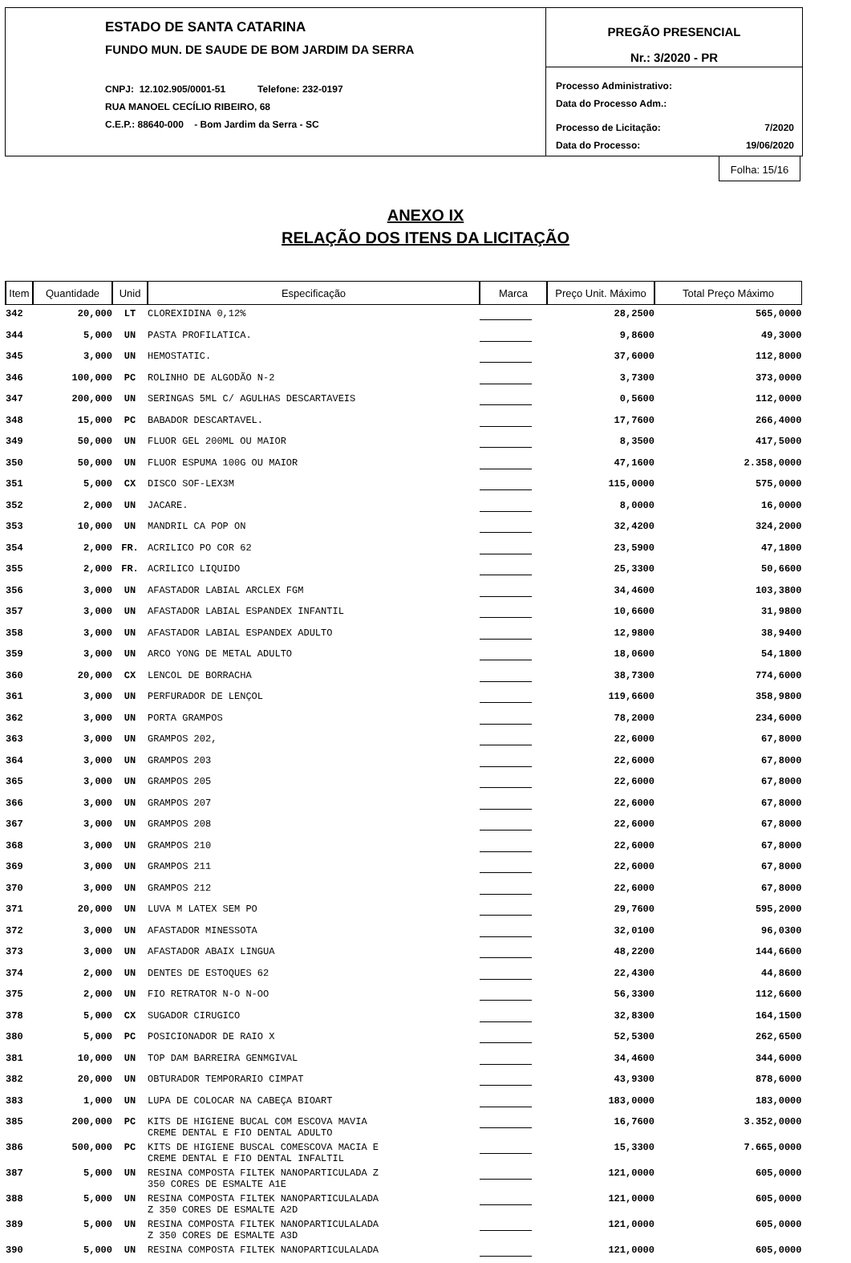ESTADO DE SANTA CATARINA
FUNDO MUN. DE SAUDE DE BOM JARDIM DA SERRA
CNPJ: 12.102.905/0001-51 Telefone: 232-0197
RUA MANOEL CECÍLIO RIBEIRO, 68
C.E.P.: 88640-000 - Bom Jardim da Serra - SC
PREGÃO PRESENCIAL
Nr.: 3/2020 - PR
Processo Administrativo:
Data do Processo Adm.:
Processo de Licitação: 7/2020
Data do Processo: 19/06/2020
Folha: 15/16
ANEXO IX
RELAÇÃO DOS ITENS DA LICITAÇÃO
| Item | Quantidade | Unid | Especificação | Marca | Preço Unit. Máximo | Total Preço Máximo |
| --- | --- | --- | --- | --- | --- | --- |
| 342 | 20,000 | LT | CLOREXIDINA 0,12% | | 28,2500 | 565,0000 |
| 344 | 5,000 | UN | PASTA PROFILATICA. | | 9,8600 | 49,3000 |
| 345 | 3,000 | UN | HEMOSTATIC. | | 37,6000 | 112,8000 |
| 346 | 100,000 | PC | ROLINHO DE ALGODÃO N-2 | | 3,7300 | 373,0000 |
| 347 | 200,000 | UN | SERINGAS 5ML C/ AGULHAS DESCARTAVEIS | | 0,5600 | 112,0000 |
| 348 | 15,000 | PC | BABADOR DESCARTAVEL. | | 17,7600 | 266,4000 |
| 349 | 50,000 | UN | FLUOR GEL 200ML OU MAIOR | | 8,3500 | 417,5000 |
| 350 | 50,000 | UN | FLUOR ESPUMA 100G OU MAIOR | | 47,1600 | 2.358,0000 |
| 351 | 5,000 | CX | DISCO SOF-LEX3M | | 115,0000 | 575,0000 |
| 352 | 2,000 | UN | JACARE. | | 8,0000 | 16,0000 |
| 353 | 10,000 | UN | MANDRIL CA POP ON | | 32,4200 | 324,2000 |
| 354 | 2,000 | FR. | ACRILICO PO COR 62 | | 23,5900 | 47,1800 |
| 355 | 2,000 | FR. | ACRILICO LIQUIDO | | 25,3300 | 50,6600 |
| 356 | 3,000 | UN | AFASTADOR LABIAL ARCLEX FGM | | 34,4600 | 103,3800 |
| 357 | 3,000 | UN | AFASTADOR LABIAL ESPANDEX INFANTIL | | 10,6600 | 31,9800 |
| 358 | 3,000 | UN | AFASTADOR LABIAL ESPANDEX ADULTO | | 12,9800 | 38,9400 |
| 359 | 3,000 | UN | ARCO YONG DE METAL ADULTO | | 18,0600 | 54,1800 |
| 360 | 20,000 | CX | LENCOL DE BORRACHA | | 38,7300 | 774,6000 |
| 361 | 3,000 | UN | PERFURADOR DE LENÇOL | | 119,6600 | 358,9800 |
| 362 | 3,000 | UN | PORTA GRAMPOS | | 78,2000 | 234,6000 |
| 363 | 3,000 | UN | GRAMPOS 202, | | 22,6000 | 67,8000 |
| 364 | 3,000 | UN | GRAMPOS 203 | | 22,6000 | 67,8000 |
| 365 | 3,000 | UN | GRAMPOS 205 | | 22,6000 | 67,8000 |
| 366 | 3,000 | UN | GRAMPOS 207 | | 22,6000 | 67,8000 |
| 367 | 3,000 | UN | GRAMPOS 208 | | 22,6000 | 67,8000 |
| 368 | 3,000 | UN | GRAMPOS 210 | | 22,6000 | 67,8000 |
| 369 | 3,000 | UN | GRAMPOS 211 | | 22,6000 | 67,8000 |
| 370 | 3,000 | UN | GRAMPOS 212 | | 22,6000 | 67,8000 |
| 371 | 20,000 | UN | LUVA M LATEX SEM PO | | 29,7600 | 595,2000 |
| 372 | 3,000 | UN | AFASTADOR MINESSOTA | | 32,0100 | 96,0300 |
| 373 | 3,000 | UN | AFASTADOR ABAIX LINGUA | | 48,2200 | 144,6600 |
| 374 | 2,000 | UN | DENTES DE ESTOQUES 62 | | 22,4300 | 44,8600 |
| 375 | 2,000 | UN | FIO RETRATOR N-O N-OO | | 56,3300 | 112,6600 |
| 378 | 5,000 | CX | SUGADOR CIRUGICO | | 32,8300 | 164,1500 |
| 380 | 5,000 | PC | POSICIONADOR DE RAIO X | | 52,5300 | 262,6500 |
| 381 | 10,000 | UN | TOP DAM BARREIRA GENMGIVAL | | 34,4600 | 344,6000 |
| 382 | 20,000 | UN | OBTURADOR TEMPORARIO CIMPAT | | 43,9300 | 878,6000 |
| 383 | 1,000 | UN | LUPA DE COLOCAR NA CABEÇA BIOART | | 183,0000 | 183,0000 |
| 385 | 200,000 | PC | KITS DE HIGIENE BUCAL COM ESCOVA MAVIA CREME DENTAL E FIO DENTAL ADULTO | | 16,7600 | 3.352,0000 |
| 386 | 500,000 | PC | KITS DE HIGIENE BUSCAL COMESCOVA MACIA E CREME DENTAL E FIO DENTAL INFALTIL | | 15,3300 | 7.665,0000 |
| 387 | 5,000 | UN | RESINA COMPOSTA FILTEK NANOPARTICULADA Z 350 CORES DE ESMALTE A1E | | 121,0000 | 605,0000 |
| 388 | 5,000 | UN | RESINA COMPOSTA FILTEK NANOPARTICULALADA Z 350 CORES DE ESMALTE A2D | | 121,0000 | 605,0000 |
| 389 | 5,000 | UN | RESINA COMPOSTA FILTEK NANOPARTICULALADA Z 350 CORES DE ESMALTE A3D | | 121,0000 | 605,0000 |
| 390 | 5,000 | UN | RESINA COMPOSTA FILTEK NANOPARTICULALADA | | 121,0000 | 605,0000 |